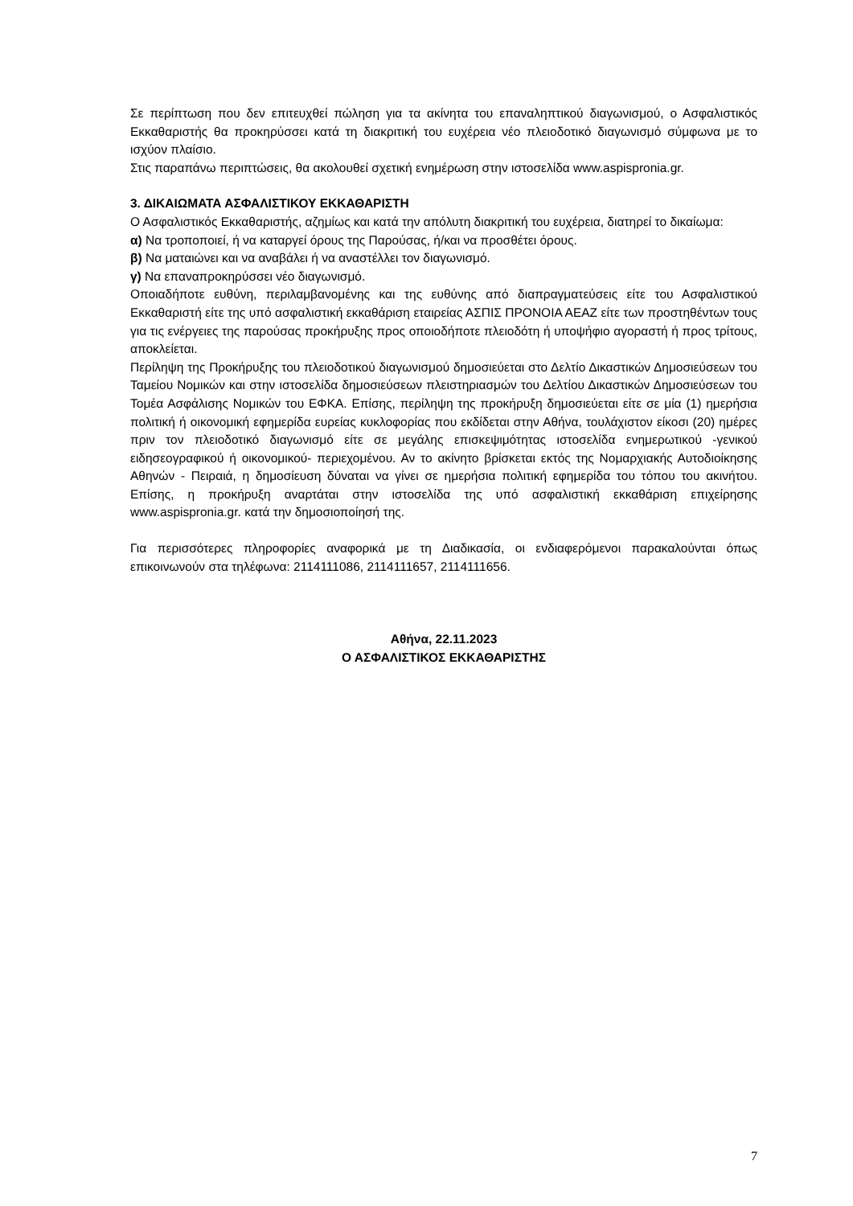Σε περίπτωση που δεν επιτευχθεί πώληση για τα ακίνητα του επαναληπτικού διαγωνισμού, ο Ασφαλιστικός Εκκαθαριστής θα προκηρύσσει κατά τη διακριτική του ευχέρεια νέο πλειοδοτικό διαγωνισμό σύμφωνα με το ισχύον πλαίσιο.
Στις παραπάνω περιπτώσεις, θα ακολουθεί σχετική ενημέρωση στην ιστοσελίδα www.aspispronia.gr.
3. ΔΙΚΑΙΩΜΑΤΑ ΑΣΦΑΛΙΣΤΙΚΟΥ ΕΚΚΑΘΑΡΙΣΤΗ
Ο Ασφαλιστικός Εκκαθαριστής, αζημίως και κατά την απόλυτη διακριτική του ευχέρεια, διατηρεί το δικαίωμα:
α) Να τροποποιεί, ή να καταργεί όρους της Παρούσας, ή/και να προσθέτει όρους.
β) Να ματαιώνει και να αναβάλει ή να αναστέλλει τον διαγωνισμό.
γ) Να επαναπροκηρύσσει νέο διαγωνισμό.
Οποιαδήποτε ευθύνη, περιλαμβανομένης και της ευθύνης από διαπραγματεύσεις είτε του Ασφαλιστικού Εκκαθαριστή είτε της υπό ασφαλιστική εκκαθάριση εταιρείας ΑΣΠΙΣ ΠΡΟΝΟΙΑ ΑΕΑΖ είτε των προστηθέντων τους για τις ενέργειες της παρούσας προκήρυξης προς οποιοδήποτε πλειοδότη ή υποψήφιο αγοραστή ή προς τρίτους, αποκλείεται.
Περίληψη της Προκήρυξης του πλειοδοτικού διαγωνισμού δημοσιεύεται στο Δελτίο Δικαστικών Δημοσιεύσεων του Ταμείου Νομικών και στην ιστοσελίδα δημοσιεύσεων πλειστηριασμών του Δελτίου Δικαστικών Δημοσιεύσεων του Τομέα Ασφάλισης Νομικών του ΕΦΚΑ. Επίσης, περίληψη της προκήρυξη δημοσιεύεται είτε σε μία (1) ημερήσια πολιτική ή οικονομική εφημερίδα ευρείας κυκλοφορίας που εκδίδεται στην Αθήνα, τουλάχιστον είκοσι (20) ημέρες πριν τον πλειοδοτικό διαγωνισμό είτε σε μεγάλης επισκεψιμότητας ιστοσελίδα ενημερωτικού -γενικού ειδησεογραφικού ή οικονομικού- περιεχομένου. Αν το ακίνητο βρίσκεται εκτός της Νομαρχιακής Αυτοδιοίκησης Αθηνών - Πειραιά, η δημοσίευση δύναται να γίνει σε ημερήσια πολιτική εφημερίδα του τόπου του ακινήτου. Επίσης, η προκήρυξη αναρτάται στην ιστοσελίδα της υπό ασφαλιστική εκκαθάριση επιχείρησης www.aspispronia.gr. κατά την δημοσιοποίησή της.
Για περισσότερες πληροφορίες αναφορικά με τη Διαδικασία, οι ενδιαφερόμενοι παρακαλούνται όπως επικοινωνούν στα τηλέφωνα: 2114111086, 2114111657, 2114111656.
Αθήνα, 22.11.2023
Ο ΑΣΦΑΛΙΣΤΙΚΟΣ ΕΚΚΑΘΑΡΙΣΤΗΣ
7